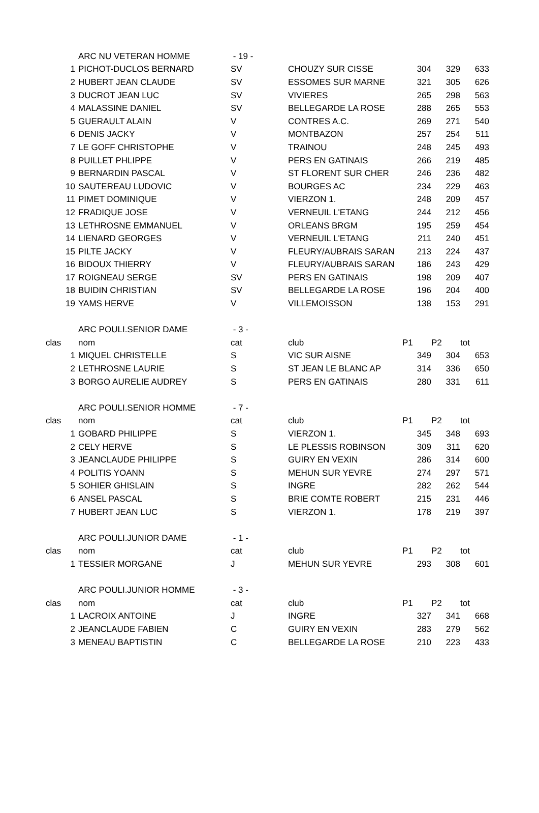| | ARC NU VETERAN HOMME | - 19 - | | | | |
| 1 | PICHOT-DUCLOS BERNARD | SV | CHOUZY SUR CISSE | 304 | 329 | 633 |
| 2 | HUBERT JEAN CLAUDE | SV | ESSOMES SUR MARNE | 321 | 305 | 626 |
| 3 | DUCROT JEAN LUC | SV | VIVIERES | 265 | 298 | 563 |
| 4 | MALASSINE DANIEL | SV | BELLEGARDE LA ROSE | 288 | 265 | 553 |
| 5 | GUERAULT ALAIN | V | CONTRES A.C. | 269 | 271 | 540 |
| 6 | DENIS JACKY | V | MONTBAZON | 257 | 254 | 511 |
| 7 | LE GOFF CHRISTOPHE | V | TRAINOU | 248 | 245 | 493 |
| 8 | PUILLET PHLIPPE | V | PERS EN GATINAIS | 266 | 219 | 485 |
| 9 | BERNARDIN PASCAL | V | ST FLORENT SUR CHER | 246 | 236 | 482 |
| 10 | SAUTEREAU LUDOVIC | V | BOURGES AC | 234 | 229 | 463 |
| 11 | PIMET DOMINIQUE | V | VIERZON 1. | 248 | 209 | 457 |
| 12 | FRADIQUE JOSE | V | VERNEUIL L'ETANG | 244 | 212 | 456 |
| 13 | LETHROSNE EMMANUEL | V | ORLEANS BRGM | 195 | 259 | 454 |
| 14 | LIENARD GEORGES | V | VERNEUIL L'ETANG | 211 | 240 | 451 |
| 15 | PILTE JACKY | V | FLEURY/AUBRAIS SARAN | 213 | 224 | 437 |
| 16 | BIDOUX THIERRY | V | FLEURY/AUBRAIS SARAN | 186 | 243 | 429 |
| 17 | ROIGNEAU SERGE | SV | PERS EN GATINAIS | 198 | 209 | 407 |
| 18 | BUIDIN CHRISTIAN | SV | BELLEGARDE LA ROSE | 196 | 204 | 400 |
| 19 | YAMS HERVE | V | VILLEMOISSON | 138 | 153 | 291 |
| | ARC POULI.SENIOR DAME | - 3 - | | | | |
| clas | nom | cat | club | P1 | P2 | tot |
| 1 | MIQUEL CHRISTELLE | S | VIC SUR AISNE | 349 | 304 | 653 |
| 2 | LETHROSNE LAURIE | S | ST JEAN LE BLANC AP | 314 | 336 | 650 |
| 3 | BORGO AURELIE AUDREY | S | PERS EN GATINAIS | 280 | 331 | 611 |
| | ARC POULI.SENIOR HOMME | - 7 - | | | | |
| clas | nom | cat | club | P1 | P2 | tot |
| 1 | GOBARD PHILIPPE | S | VIERZON 1. | 345 | 348 | 693 |
| 2 | CELY HERVE | S | LE PLESSIS ROBINSON | 309 | 311 | 620 |
| 3 | JEANCLAUDE PHILIPPE | S | GUIRY EN VEXIN | 286 | 314 | 600 |
| 4 | POLITIS YOANN | S | MEHUN SUR YEVRE | 274 | 297 | 571 |
| 5 | SOHIER GHISLAIN | S | INGRE | 282 | 262 | 544 |
| 6 | ANSEL PASCAL | S | BRIE COMTE ROBERT | 215 | 231 | 446 |
| 7 | HUBERT JEAN LUC | S | VIERZON 1. | 178 | 219 | 397 |
| | ARC POULI.JUNIOR DAME | - 1 - | | | | |
| clas | nom | cat | club | P1 | P2 | tot |
| 1 | TESSIER MORGANE | J | MEHUN SUR YEVRE | 293 | 308 | 601 |
| | ARC POULI.JUNIOR HOMME | - 3 - | | | | |
| clas | nom | cat | club | P1 | P2 | tot |
| 1 | LACROIX ANTOINE | J | INGRE | 327 | 341 | 668 |
| 2 | JEANCLAUDE FABIEN | C | GUIRY EN VEXIN | 283 | 279 | 562 |
| 3 | MENEAU BAPTISTIN | C | BELLEGARDE LA ROSE | 210 | 223 | 433 |